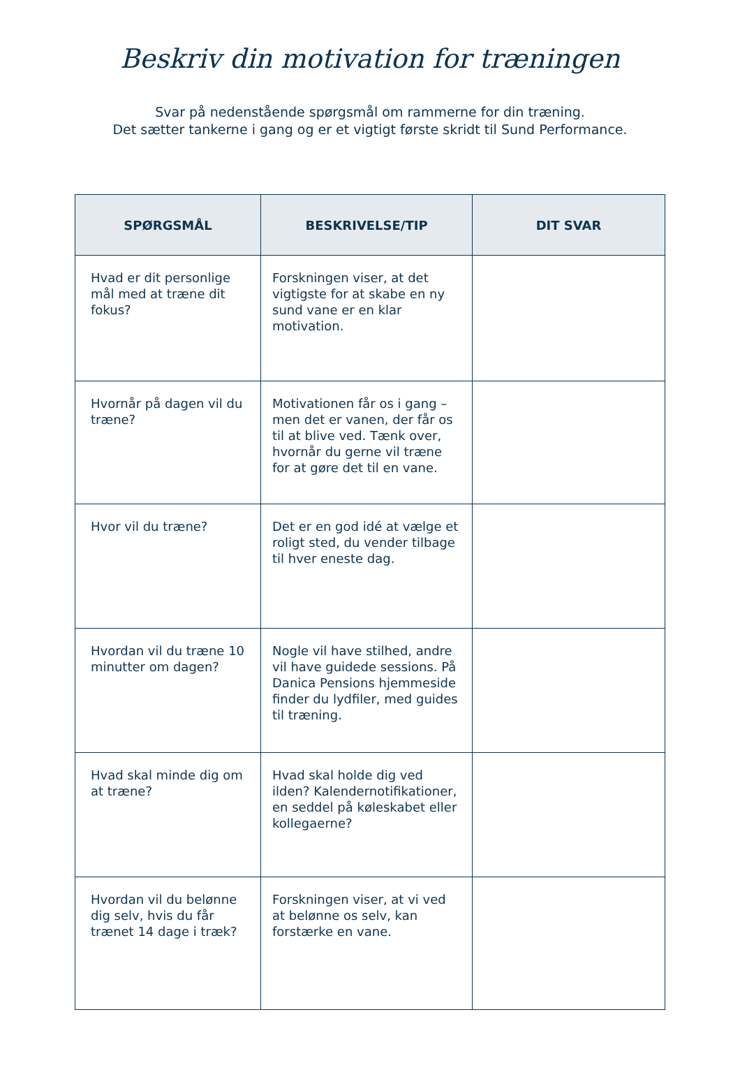Beskriv din motivation for træningen
Svar på nedenstående spørgsmål om rammerne for din træning.
Det sætter tankerne i gang og er et vigtigt første skridt til Sund Performance.
| SPØRGSMÅL | BESKRIVELSE/TIP | DIT SVAR |
| --- | --- | --- |
| Hvad er dit personlige mål med at træne dit fokus? | Forskningen viser, at det vigtigste for at skabe en ny sund vane er en klar motivation. | |
| Hvornår på dagen vil du træne? | Motivationen får os i gang – men det er vanen, der får os til at blive ved. Tænk over, hvornår du gerne vil træne for at gøre det til en vane. | |
| Hvor vil du træne? | Det er en god idé at vælge et roligt sted, du vender tilbage til hver eneste dag. | |
| Hvordan vil du træne 10 minutter om dagen? | Nogle vil have stilhed, andre vil have guidede sessions. På Danica Pensions hjemmeside finder du lydfiler, med guides til træning. | |
| Hvad skal minde dig om at træne? | Hvad skal holde dig ved ilden? Kalendernotifikationer, en seddel på køleskabet eller kollegaerne? | |
| Hvordan vil du belønne dig selv, hvis du får trænet 14 dage i træk? | Forskningen viser, at vi ved at belønne os selv, kan forstærke en vane. | |